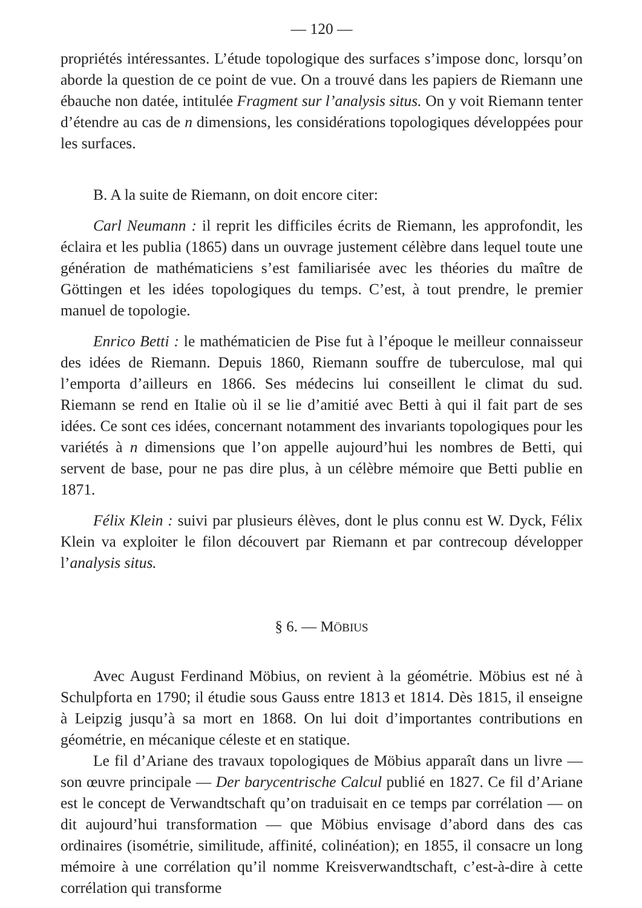— 120 —
propriétés intéressantes. L’étude topologique des surfaces s’impose donc, lorsqu’on aborde la question de ce point de vue. On a trouvé dans les papiers de Riemann une ébauche non datée, intitulée Fragment sur l’analysis situs. On y voit Riemann tenter d’étendre au cas de n dimensions, les considérations topologiques développées pour les surfaces.
B. A la suite de Riemann, on doit encore citer:
Carl Neumann : il reprit les difficiles écrits de Riemann, les approfondit, les éclaira et les publia (1865) dans un ouvrage justement célèbre dans lequel toute une génération de mathématiciens s’est familiarisée avec les théories du maître de Göttingen et les idées topologiques du temps. C’est, à tout prendre, le premier manuel de topologie.
Enrico Betti : le mathématicien de Pise fut à l’époque le meilleur connaisseur des idées de Riemann. Depuis 1860, Riemann souffre de tuberculose, mal qui l’emporta d’ailleurs en 1866. Ses médecins lui conseillent le climat du sud. Riemann se rend en Italie où il se lie d’amitié avec Betti à qui il fait part de ses idées. Ce sont ces idées, concernant notamment des invariants topologiques pour les variétés à n dimensions que l’on appelle aujourd’hui les nombres de Betti, qui servent de base, pour ne pas dire plus, à un célèbre mémoire que Betti publie en 1871.
Félix Klein : suivi par plusieurs élèves, dont le plus connu est W. Dyck, Félix Klein va exploiter le filon découvert par Riemann et par contrecoup développer l’analysis situs.
§ 6. — MÖBIUS
Avec August Ferdinand Möbius, on revient à la géométrie. Möbius est né à Schulpforta en 1790; il étudie sous Gauss entre 1813 et 1814. Dès 1815, il enseigne à Leipzig jusqu’à sa mort en 1868. On lui doit d’importantes contributions en géométrie, en mécanique céleste et en statique.
Le fil d’Ariane des travaux topologiques de Möbius apparaît dans un livre — son œuvre principale — Der barycentrische Calcul publié en 1827. Ce fil d’Ariane est le concept de Verwandtschaft qu’on traduisait en ce temps par corrélation — on dit aujourd’hui transformation — que Möbius envisage d’abord dans des cas ordinaires (isométrie, similitude, affinité, colinéation); en 1855, il consacre un long mémoire à une corrélation qu’il nomme Kreisverwandtschaft, c’est-à-dire à cette corrélation qui transforme